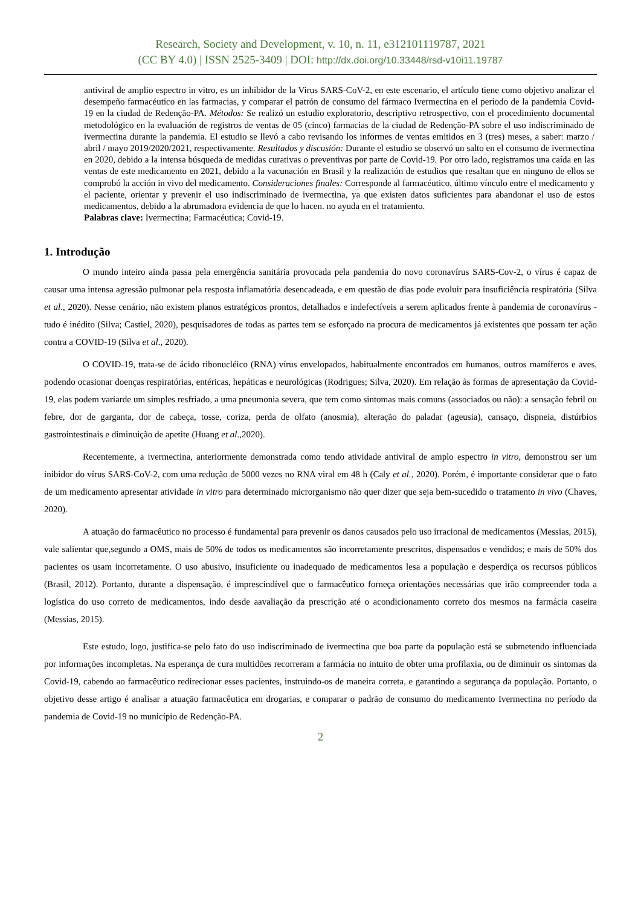Research, Society and Development, v. 10, n. 11, e312101119787, 2021
(CC BY 4.0) | ISSN 2525-3409 | DOI: http://dx.doi.org/10.33448/rsd-v10i11.19787
antiviral de amplio espectro in vitro, es un inhibidor de la Virus SARS-CoV-2, en este escenario, el artículo tiene como objetivo analizar el desempeño farmacéutico en las farmacias, y comparar el patrón de consumo del fármaco Ivermectina en el período de la pandemia Covid-19 en la ciudad de Redenção-PA. Métodos: Se realizó un estudio exploratorio, descriptivo retrospectivo, con el procedimiento documental metodológico en la evaluación de registros de ventas de 05 (cinco) farmacias de la ciudad de Redenção-PA sobre el uso indiscriminado de ivermectina durante la pandemia. El estudio se llevó a cabo revisando los informes de ventas emitidos en 3 (tres) meses, a saber: marzo / abril / mayo 2019/2020/2021, respectivamente. Resultados y discusión: Durante el estudio se observó un salto en el consumo de ivermectina en 2020, debido a la intensa búsqueda de medidas curativas o preventivas por parte de Covid-19. Por otro lado, registramos una caída en las ventas de este medicamento en 2021, debido a la vacunación en Brasil y la realización de estudios que resaltan que en ninguno de ellos se comprobó la acción in vivo del medicamento. Consideraciones finales: Corresponde al farmacéutico, último vínculo entre el medicamento y el paciente, orientar y prevenir el uso indiscriminado de ivermectina, ya que existen datos suficientes para abandonar el uso de estos medicamentos, debido a la abrumadora evidencia de que lo hacen. no ayuda en el tratamiento.
Palabras clave: Ivermectina; Farmacéutica; Covid-19.
1. Introdução
O mundo inteiro ainda passa pela emergência sanitária provocada pela pandemia do novo coronavírus SARS-Cov-2, o vírus é capaz de causar uma intensa agressão pulmonar pela resposta inflamatória desencadeada, e em questão de dias pode evoluir para insuficiência respiratória (Silva et al., 2020). Nesse cenário, não existem planos estratégicos prontos, detalhados e indefectíveis a serem aplicados frente à pandemia de coronavírus - tudo é inédito (Silva; Castiel, 2020), pesquisadores de todas as partes tem se esforçado na procura de medicamentos já existentes que possam ter ação contra a COVID-19 (Silva et al., 2020).
O COVID-19, trata-se de ácido ribonucléico (RNA) vírus envelopados, habitualmente encontrados em humanos, outros mamíferos e aves, podendo ocasionar doenças respiratórias, entéricas, hepáticas e neurológicas (Rodrigues; Silva, 2020). Em relação às formas de apresentação da Covid-19, elas podem variarde um simples resfriado, a uma pneumonia severa, que tem como sintomas mais comuns (associados ou não): a sensação febril ou febre, dor de garganta, dor de cabeça, tosse, coriza, perda de olfato (anosmia), alteração do paladar (ageusia), cansaço, dispneia, distúrbios gastrointestinais e diminuição de apetite (Huang et al.,2020).
Recentemente, a ivermectina, anteriormente demonstrada como tendo atividade antiviral de amplo espectro in vitro, demonstrou ser um inibidor do vírus SARS-CoV-2, com uma redução de 5000 vezes no RNA viral em 48 h (Caly et al., 2020). Porém, é importante considerar que o fato de um medicamento apresentar atividade in vitro para determinado microrganismo não quer dizer que seja bem-sucedido o tratamento in vivo (Chaves, 2020).
A atuação do farmacêutico no processo é fundamental para prevenir os danos causados pelo uso irracional de medicamentos (Messias, 2015), vale salientar que,segundo a OMS, mais de 50% de todos os medicamentos são incorretamente prescritos, dispensados e vendidos; e mais de 50% dos pacientes os usam incorretamente. O uso abusivo, insuficiente ou inadequado de medicamentos lesa a população e desperdiça os recursos públicos (Brasil, 2012). Portanto, durante a dispensação, é imprescindível que o farmacêutico forneça orientações necessárias que irão compreender toda a logística do uso correto de medicamentos, indo desde aavaliação da prescrição até o acondicionamento correto dos mesmos na farmácia caseira (Messias, 2015).
Este estudo, logo, justifica-se pelo fato do uso indiscriminado de ivermectina que boa parte da população está se submetendo influenciada por informações incompletas. Na esperança de cura multidões recorreram a farmácia no intuito de obter uma profilaxia, ou de diminuir os sintomas da Covid-19, cabendo ao farmacêutico redirecionar esses pacientes, instruindo-os de maneira correta, e garantindo a segurança da população. Portanto, o objetivo desse artigo é analisar a atuação farmacêutica em drogarias, e comparar o padrão de consumo do medicamento Ivermectina no período da pandemia de Covid-19 no município de Redenção-PA.
2